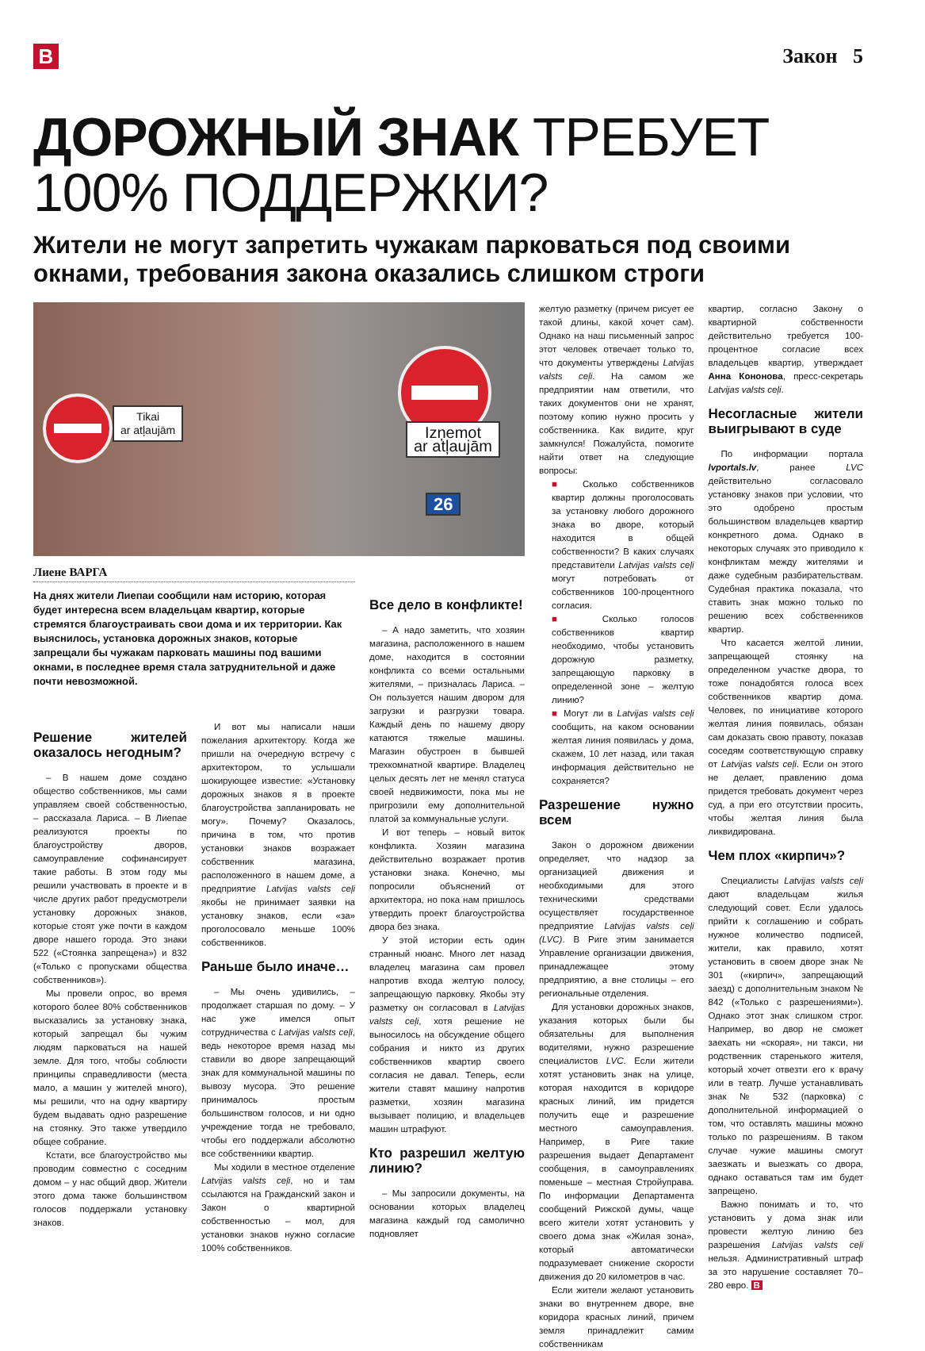B
Закон 5
ДОРОЖНЫЙ ЗНАК ТРЕБУЕТ
100% ПОДДЕРЖКИ?
Жители не могут запретить чужакам парковаться под своими окнами, требования закона оказались слишком строги
Tikai
ar atļaujām
Izņemot
ar atļaujām
26
Лиене ВАРГА
На днях жители Лиепаи сообщили нам историю, которая будет интересна всем владельцам квартир, которые стремятся благоустраивать свои дома и их территории. Как выяснилось, установка дорожных знаков, которые запрещали бы чужакам парковать машины под вашими окнами, в последнее время стала затруднительной и даже почти невозможной.
Решение жителей оказалось негодным?
– В нашем доме создано общество собственников, мы сами управляем своей собственностью, – рассказала Лариса. – В Лиепае реализуются проекты по благоустройству дворов, самоуправление софинансирует такие работы. В этом году мы решили участвовать в проекте и в числе других работ предусмотрели установку дорожных знаков, которые стоят уже почти в каждом дворе нашего города. Это знаки 522 («Стоянка запрещена») и 832 («Только с пропусками общества собственников»).
Мы провели опрос, во время которого более 80% собственников высказались за установку знака, который запрещал бы чужим людям парковаться на нашей земле. Для того, чтобы соблюсти принципы справедливости (места мало, а машин у жителей много), мы решили, что на одну квартиру будем выдавать одно разрешение на стоянку. Это также утвердило общее собрание.
Кстати, все благоустройство мы проводим совместно с соседним домом – у нас общий двор. Жители этого дома также большинством голосов поддержали установку знаков.
И вот мы написали наши пожелания архитектору. Когда же пришли на очередную встречу с архитектором, то услышали шокирующее известие: «Установку дорожных знаков я в проекте благоустройства запланировать не могу». Почему? Оказалось, причина в том, что против установки знаков возражает собственник магазина, расположенного в нашем доме, а предприятие Latvijas valsts ceļi якобы не принимает заявки на установку знаков, если «за» проголосовало меньше 100% собственников.
Раньше было иначе…
– Мы очень удивились, – продолжает старшая по дому. – У нас уже имелся опыт сотрудничества с Latvijas valsts ceļi, ведь некоторое время назад мы ставили во дворе запрещающий знак для коммунальной машины по вывозу мусора. Это решение принималось простым большинством голосов, и ни одно учреждение тогда не требовало, чтобы его поддержали абсолютно все собственники квартир.
Мы ходили в местное отделение Latvijas valsts ceļi, но и там ссылаются на Гражданский закон и Закон о квартирной собственностью – мол, для установки знаков нужно согласие 100% собственников.
Все дело в конфликте!
– А надо заметить, что хозяин магазина, расположенного в нашем доме, находится в состоянии конфликта со всеми остальными жителями, – призналась Лариса. – Он пользуется нашим двором для загрузки и разгрузки товара. Каждый день по нашему двору катаются тяжелые машины. Магазин обустроен в бывшей трехкомнатной квартире. Владелец целых десять лет не менял статуса своей недвижимости, пока мы не пригрозили ему дополнительной платой за коммунальные услуги.
И вот теперь – новый виток конфликта. Хозяин магазина действительно возражает против установки знака. Конечно, мы попросили объяснений от архитектора, но пока нам пришлось утвердить проект благоустройства двора без знака.
У этой истории есть один странный нюанс. Много лет назад владелец магазина сам провел напротив входа желтую полосу, запрещающую парковку. Якобы эту разметку он согласовал в Latvijas valsts ceļi, хотя решение не выносилось на обсуждение общего собрания и никто из других собственников квартир своего согласия не давал. Теперь, если жители ставят машину напротив разметки, хозяин магазина вызывает полицию, и владельцев машин штрафуют.
Кто разрешил желтую линию?
– Мы запросили документы, на основании которых владелец магазина каждый год самолично подновляет
желтую разметку (причем рисует ее такой длины, какой хочет сам). Однако на наш письменный запрос этот человек отвечает только то, что документы утверждены Latvijas valsts ceļi. На самом же предприятии нам ответили, что таких документов они не хранят, поэтому копию нужно просить у собственника. Как видите, круг замкнулся! Пожалуйста, помогите найти ответ на следующие вопросы:
■ Сколько собственников квартир должны проголосовать за установку любого дорожного знака во дворе, который находится в общей собственности? В каких случаях представители Latvijas valsts ceļi могут потребовать от собственников 100-процентного согласия.
■ Сколько голосов собственников квартир необходимо, чтобы установить дорожную разметку, запрещающую парковку в определенной зоне – желтую линию?
■ Могут ли в Latvijas valsts ceļi сообщить, на каком основании желтая линия появилась у дома, скажем, 10 лет назад, или такая информация действительно не сохраняется?
Разрешение нужно всем
Закон о дорожном движении определяет, что надзор за организацией движения и необходимыми для этого техническими средствами осуществляет государственное предприятие Latvijas valsts ceļi (LVC). В Риге этим занимается Управление организации движения, принадлежащее этому предприятию, а вне столицы – его региональные отделения.
Для установки дорожных знаков, указания которых были бы обязательны для выполнения водителями, нужно разрешение специалистов LVC. Если жители хотят установить знак на улице, которая находится в коридоре красных линий, им придется получить еще и разрешение местного самоуправления. Например, в Риге такие разрешения выдает Департамент сообщения, в самоуправлениях поменьше – местная Стройуправа. По информации Департамента сообщений Рижской думы, чаще всего жители хотят установить у своего дома знак «Жилая зона», который автоматически подразумевает снижение скорости движения до 20 километров в час.
Если жители желают установить знаки во внутреннем дворе, вне коридора красных линий, причем земля принадлежит самим собственникам
квартир, согласно Закону о квартирной собственности действительно требуется 100-процентное согласие всех владельцев квартир, утверждает Анна Кононова, пресс-секретарь Latvijas valsts ceļi.
Несогласные жители выигрывают в суде
По информации портала lvportals.lv, ранее LVC действительно согласовало установку знаков при условии, что это одобрено простым большинством владельцев квартир конкретного дома. Однако в некоторых случаях это приводило к конфликтам между жителями и даже судебным разбирательствам. Судебная практика показала, что ставить знак можно только по решению всех собственников квартир.
Что касается желтой линии, запрещающей стоянку на определенном участке двора, то тоже понадобятся голоса всех собственников квартир дома. Человек, по инициативе которого желтая линия появилась, обязан сам доказать свою правоту, показав соседям соответствующую справку от Latvijas valsts ceļi. Если он этого не делает, правлению дома придется требовать документ через суд, а при его отсутствии просить, чтобы желтая линия была ликвидирована.
Чем плох «кирпич»?
Специалисты Latvijas valsts ceļi дают владельцам жилья следующий совет. Если удалось прийти к соглашению и собрать нужное количество подписей, жители, как правило, хотят установить в своем дворе знак № 301 («кирпич», запрещающий заезд) с дополнительным знаком № 842 («Только с разрешениями»). Однако этот знак слишком строг. Например, во двор не сможет заехать ни «скорая», ни такси, ни родственник старенького жителя, который хочет отвезти его к врачу или в театр. Лучше устанавливать знак № 532 (парковка) с дополнительной информацией о том, что оставлять машины можно только по разрешениям. В таком случае чужие машины смогут заезжать и выезжать со двора, однако оставаться там им будет запрещено.
Важно понимать и то, что установить у дома знак или провести желтую линию без разрешения Latvijas valsts ceļi нельзя. Административный штраф за это нарушение составляет 70–280 евро. B